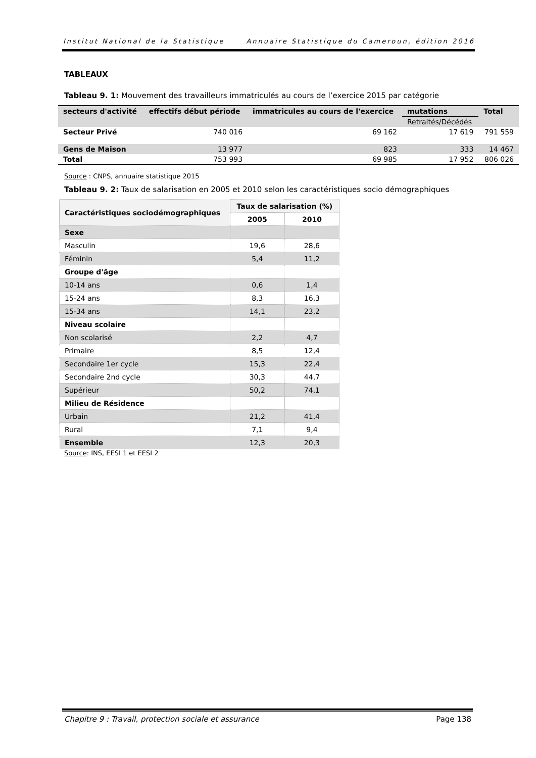Institut National de la Statistique Annuaire Statistique du Cameroun, édition 2016
TABLEAUX
Tableau 9. 1: Mouvement des travailleurs immatriculés au cours de l’exercice 2015 par catégorie
| secteurs d'activité | effectifs début période | immatricules au cours de l'exercice | mutations | Total |
| --- | --- | --- | --- | --- |
| | | | Retraités/Décédés | |
| Secteur Privé | 740 016 | 69 162 | 17 619 | 791 559 |
| Gens de Maison | 13 977 | 823 | 333 | 14 467 |
| Total | 753 993 | 69 985 | 17 952 | 806 026 |
Source : CNPS, annuaire statistique 2015
Tableau 9. 2: Taux de salarisation en 2005 et 2010 selon les caractéristiques socio démographiques
| Caractéristiques sociodémographiques | Taux de salarisation (%) | |
| --- | --- | --- |
| | 2005 | 2010 |
| Sexe | | |
| Masculin | 19,6 | 28,6 |
| Féminin | 5,4 | 11,2 |
| Groupe d'âge | | |
| 10-14 ans | 0,6 | 1,4 |
| 15-24 ans | 8,3 | 16,3 |
| 15-34 ans | 14,1 | 23,2 |
| Niveau scolaire | | |
| Non scolarisé | 2,2 | 4,7 |
| Primaire | 8,5 | 12,4 |
| Secondaire 1er cycle | 15,3 | 22,4 |
| Secondaire 2nd cycle | 30,3 | 44,7 |
| Supérieur | 50,2 | 74,1 |
| Milieu de Résidence | | |
| Urbain | 21,2 | 41,4 |
| Rural | 7,1 | 9,4 |
| Ensemble | 12,3 | 20,3 |
Source: INS, EESI 1 et EESI 2
Chapitre 9 : Travail, protection sociale et assurance Page 138